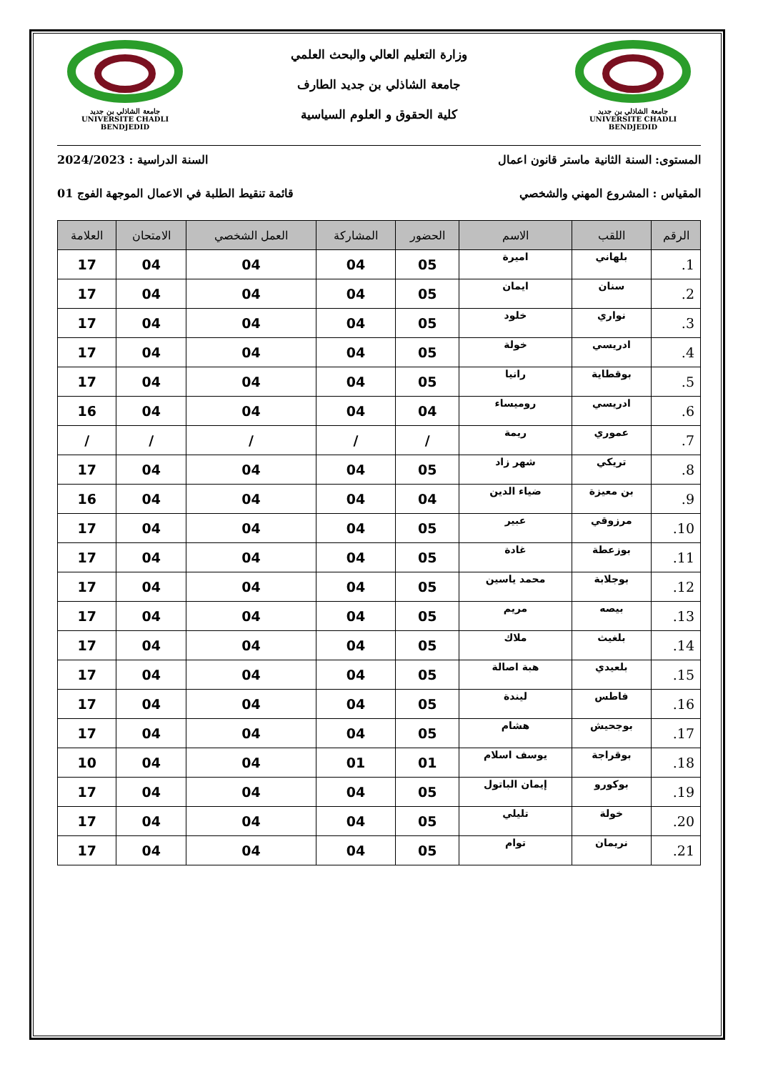جامعة الشاذلي بن جديد
UNIVERSITE CHADLI BENDJEDID
وزارة التعليم العالي والبحث العلمي
جامعة الشاذلي بن جديد الطارف
كلية الحقوق و العلوم السياسية
جامعة الشاذلي بن جديد
UNIVERSITE CHADLI BENDJEDID
المستوى: السنة الثانية ماستر قانون اعمال السنة الدراسية : 2024/2023
المقياس : المشروع المهني والشخصي قائمة تنقيط الطلبة في الاعمال الموجهة الفوج 01
| الرقم | اللقب | الاسم | الحضور | المشاركة | العمل الشخصي | الامتحان | العلامة |
| --- | --- | --- | --- | --- | --- | --- | --- |
| 1. | بلهاني | اميرة | 05 | 04 | 04 | 04 | 17 |
| 2. | سنان | ايمان | 05 | 04 | 04 | 04 | 17 |
| 3. | نواري | خلود | 05 | 04 | 04 | 04 | 17 |
| 4. | ادريسي | خولة | 05 | 04 | 04 | 04 | 17 |
| 5. | بوقطاية | رانيا | 05 | 04 | 04 | 04 | 17 |
| 6. | ادريسي | روميساء | 04 | 04 | 04 | 04 | 16 |
| 7. | عموري | ريمة | / | / | / | / | / |
| 8. | تريكي | شهر زاد | 05 | 04 | 04 | 04 | 17 |
| 9. | بن معيزة | ضياء الدين | 04 | 04 | 04 | 04 | 16 |
| 10. | مرزوقي | عبير | 05 | 04 | 04 | 04 | 17 |
| 11. | بوزعطة | غادة | 05 | 04 | 04 | 04 | 17 |
| 12. | بوجلابة | محمد ياسين | 05 | 04 | 04 | 04 | 17 |
| 13. | بيصه | مريم | 05 | 04 | 04 | 04 | 17 |
| 14. | بلغيث | ملاك | 05 | 04 | 04 | 04 | 17 |
| 15. | بلعيدي | هبة اصالة | 05 | 04 | 04 | 04 | 17 |
| 16. | فاطس | ليندة | 05 | 04 | 04 | 04 | 17 |
| 17. | بوجحيش | هشام | 05 | 04 | 04 | 04 | 17 |
| 18. | بوقراجة | يوسف اسلام | 01 | 01 | 04 | 04 | 10 |
| 19. | بوكورو | إيمان الباتول | 05 | 04 | 04 | 04 | 17 |
| 20. | خولة | تليلي | 05 | 04 | 04 | 04 | 17 |
| 21. | نريمان | توام | 05 | 04 | 04 | 04 | 17 |